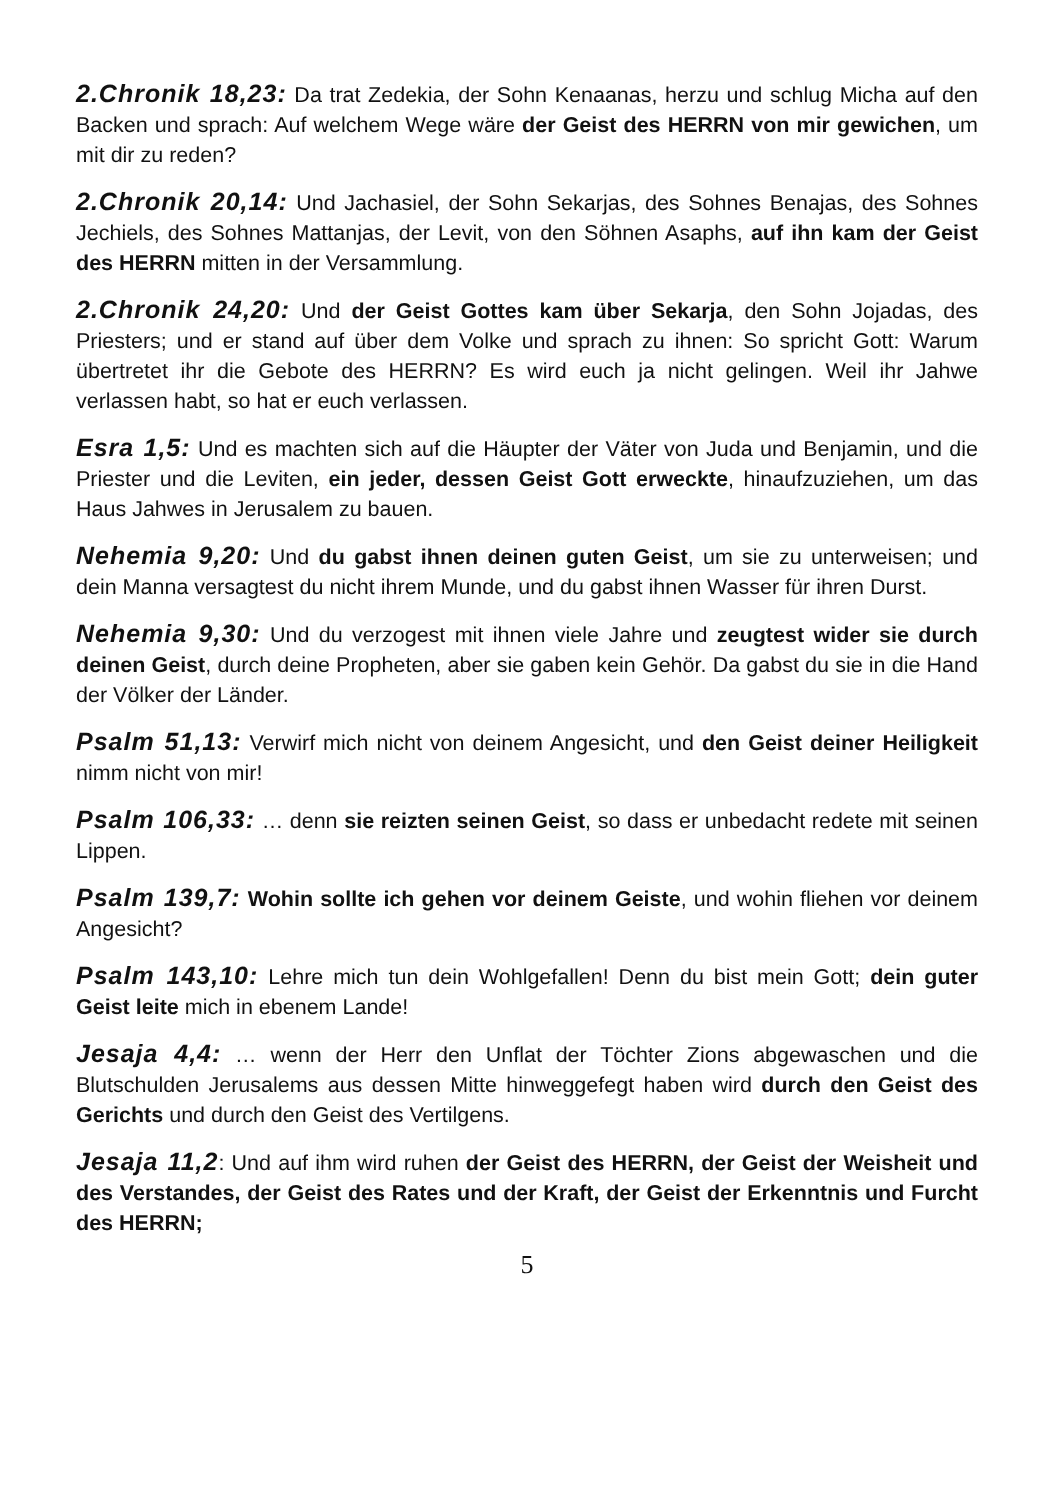2.Chronik 18,23: Da trat Zedekia, der Sohn Kenaanas, herzu und schlug Micha auf den Backen und sprach: Auf welchem Wege wäre der Geist des HERRN von mir gewichen, um mit dir zu reden?
2.Chronik 20,14: Und Jachasiel, der Sohn Sekarjas, des Sohnes Benajas, des Sohnes Jechiels, des Sohnes Mattanjas, der Levit, von den Söhnen Asaphs, auf ihn kam der Geist des HERRN mitten in der Versammlung.
2.Chronik 24,20: Und der Geist Gottes kam über Sekarja, den Sohn Jojadas, des Priesters; und er stand auf über dem Volke und sprach zu ihnen: So spricht Gott: Warum übertretet ihr die Gebote des HERRN? Es wird euch ja nicht gelingen. Weil ihr Jahwe verlassen habt, so hat er euch verlassen.
Esra 1,5: Und es machten sich auf die Häupter der Väter von Juda und Benjamin, und die Priester und die Leviten, ein jeder, dessen Geist Gott erweckte, hinaufzuziehen, um das Haus Jahwes in Jerusalem zu bauen.
Nehemia 9,20: Und du gabst ihnen deinen guten Geist, um sie zu unterweisen; und dein Manna versagtest du nicht ihrem Munde, und du gabst ihnen Wasser für ihren Durst.
Nehemia 9,30: Und du verzogest mit ihnen viele Jahre und zeugtest wider sie durch deinen Geist, durch deine Propheten, aber sie gaben kein Gehör. Da gabst du sie in die Hand der Völker der Länder.
Psalm 51,13: Verwirf mich nicht von deinem Angesicht, und den Geist deiner Heiligkeit nimm nicht von mir!
Psalm 106,33: … denn sie reizten seinen Geist, so dass er unbedacht redete mit seinen Lippen.
Psalm 139,7: Wohin sollte ich gehen vor deinem Geiste, und wohin fliehen vor deinem Angesicht?
Psalm 143,10: Lehre mich tun dein Wohlgefallen! Denn du bist mein Gott; dein guter Geist leite mich in ebenem Lande!
Jesaja 4,4: … wenn der Herr den Unflat der Töchter Zions abgewaschen und die Blutschulden Jerusalems aus dessen Mitte hinweggefegt haben wird durch den Geist des Gerichts und durch den Geist des Vertilgens.
Jesaja 11,2: Und auf ihm wird ruhen der Geist des HERRN, der Geist der Weisheit und des Verstandes, der Geist des Rates und der Kraft, der Geist der Erkenntnis und Furcht des HERRN;
5